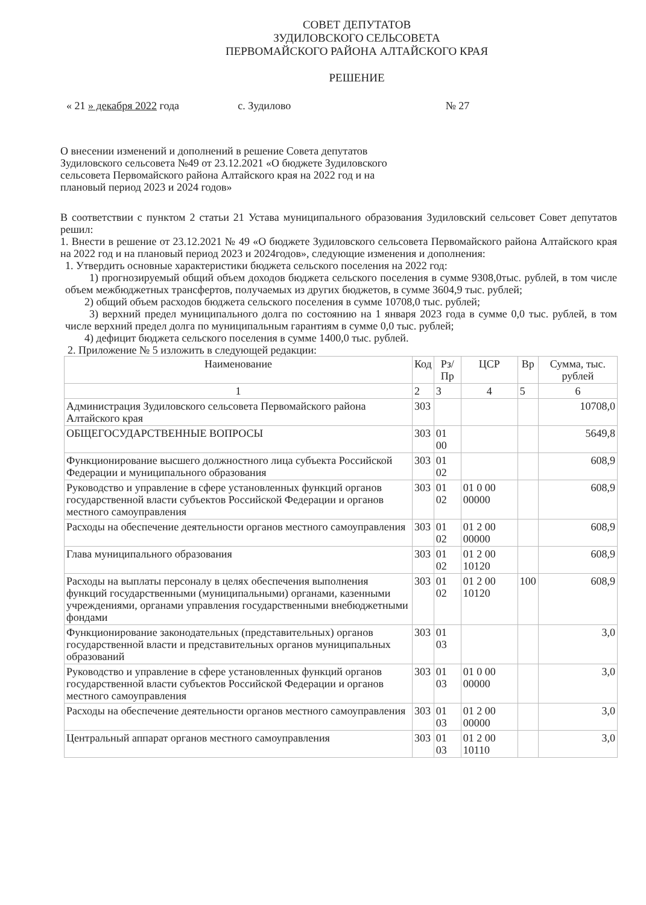СОВЕТ ДЕПУТАТОВ
ЗУДИЛОВСКОГО СЕЛЬСОВЕТА
ПЕРВОМАЙСКОГО РАЙОНА АЛТАЙСКОГО КРАЯ
РЕШЕНИЕ
« 21 » декабря 2022 года с. Зудилово № 27
О внесении изменений и дополнений в решение Совета депутатов Зудиловского сельсовета №49 от 23.12.2021 «О бюджете Зудиловского сельсовета Первомайского района Алтайского края на 2022 год и на плановый период 2023 и 2024 годов»
В соответствии с пунктом 2 статьи 21 Устава муниципального образования Зудиловский сельсовет Совет депутатов решил:
1. Внести в решение от 23.12.2021 № 49 «О бюджете Зудиловского сельсовета Первомайского района Алтайского края на 2022 год и на плановый период 2023 и 2024годов», следующие изменения и дополнения:
1. Утвердить основные характеристики бюджета сельского поселения на 2022 год:
1) прогнозируемый общий объем доходов бюджета сельского поселения в сумме 9308,0тыс. рублей, в том числе объем межбюджетных трансфертов, получаемых из других бюджетов, в сумме 3604,9 тыс. рублей;
2) общий объем расходов бюджета сельского поселения в сумме 10708,0 тыс. рублей;
3) верхний предел муниципального долга по состоянию на 1 января 2023 года в сумме 0,0 тыс. рублей, в том числе верхний предел долга по муниципальным гарантиям в сумме 0,0 тыс. рублей;
4) дефицит бюджета сельского поселения в сумме 1400,0 тыс. рублей.
2. Приложение № 5 изложить в следующей редакции:
| Наименование | Код | Рз/Пр | ЦСР | Вр | Сумма, тыс. рублей |
| --- | --- | --- | --- | --- | --- |
| 1 | 2 | 3 | 4 | 5 | 6 |
| Администрация Зудиловского сельсовета Первомайского района Алтайского края | 303 | | | | 10708,0 |
| ОБЩЕГОСУДАРСТВЕННЫЕ ВОПРОСЫ | 303 | 01 00 | | | 5649,8 |
| Функционирование высшего должностного лица субъекта Российской Федерации и муниципального образования | 303 | 01 02 | | | 608,9 |
| Руководство и управление в сфере установленных функций органов государственной власти субъектов Российской Федерации и органов местного самоуправления | 303 | 01 02 | 01 0 00 00000 | | 608,9 |
| Расходы на обеспечение деятельности органов местного самоуправления | 303 | 01 02 | 01 2 00 00000 | | 608,9 |
| Глава муниципального образования | 303 | 01 02 | 01 2 00 10120 | | 608,9 |
| Расходы на выплаты персоналу в целях обеспечения выполнения функций государственными (муниципальными) органами, казенными учреждениями, органами управления государственными внебюджетными фондами | 303 | 01 02 | 01 2 00 10120 | 100 | 608,9 |
| Функционирование законодательных (представительных) органов государственной власти и представительных органов муниципальных образований | 303 | 01 03 | | | 3,0 |
| Руководство и управление в сфере установленных функций органов государственной власти субъектов Российской Федерации и органов местного самоуправления | 303 | 01 03 | 01 0 00 00000 | | 3,0 |
| Расходы на обеспечение деятельности органов местного самоуправления | 303 | 01 03 | 01 2 00 00000 | | 3,0 |
| Центральный аппарат органов местного самоуправления | 303 | 01 03 | 01 2 00 10110 | | 3,0 |